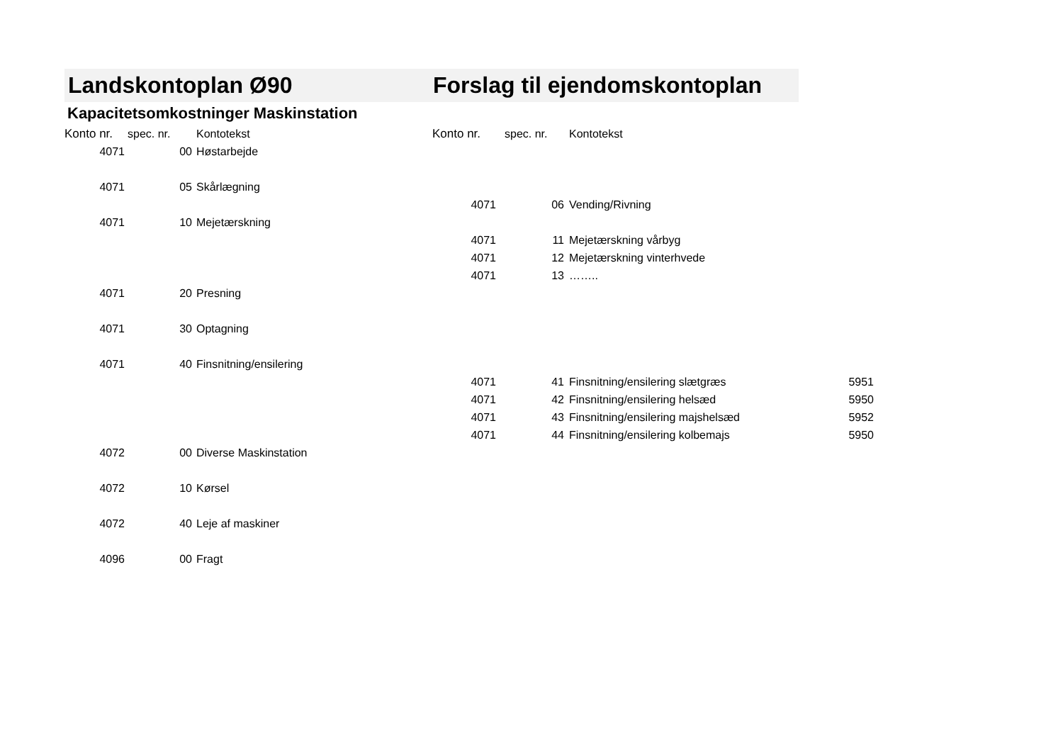Landskontoplan Ø90 Forslag til ejendomskontoplan
Kapacitetsomkostninger Maskinstation
| Konto nr. | spec. nr. | Kontotekst | Konto nr. | spec. nr. | Kontotekst | |
| 4071 | 00 | Høstarbejde | | | | |
| 4071 | 05 | Skårlægning | | | | |
| | | | 4071 | 06 | Vending/Rivning | |
| 4071 | 10 | Mejetærskning | | | | |
| | | | 4071 | 11 | Mejetærskning vårbyg | |
| | | | 4071 | 12 | Mejetærskning vinterhvede | |
| | | | 4071 | 13 | …….. | |
| 4071 | 20 | Presning | | | | |
| 4071 | 30 | Optagning | | | | |
| 4071 | 40 | Finsnitning/ensilering | | | | |
| | | | 4071 | 41 | Finsnitning/ensilering slætgræs | 5951 |
| | | | 4071 | 42 | Finsnitning/ensilering helsæd | 5950 |
| | | | 4071 | 43 | Finsnitning/ensilering majshelsæd | 5952 |
| | | | 4071 | 44 | Finsnitning/ensilering kolbemajs | 5950 |
| 4072 | 00 | Diverse Maskinstation | | | | |
| 4072 | 10 | Kørsel | | | | |
| 4072 | 40 | Leje af maskiner | | | | |
| 4096 | 00 | Fragt | | | | |